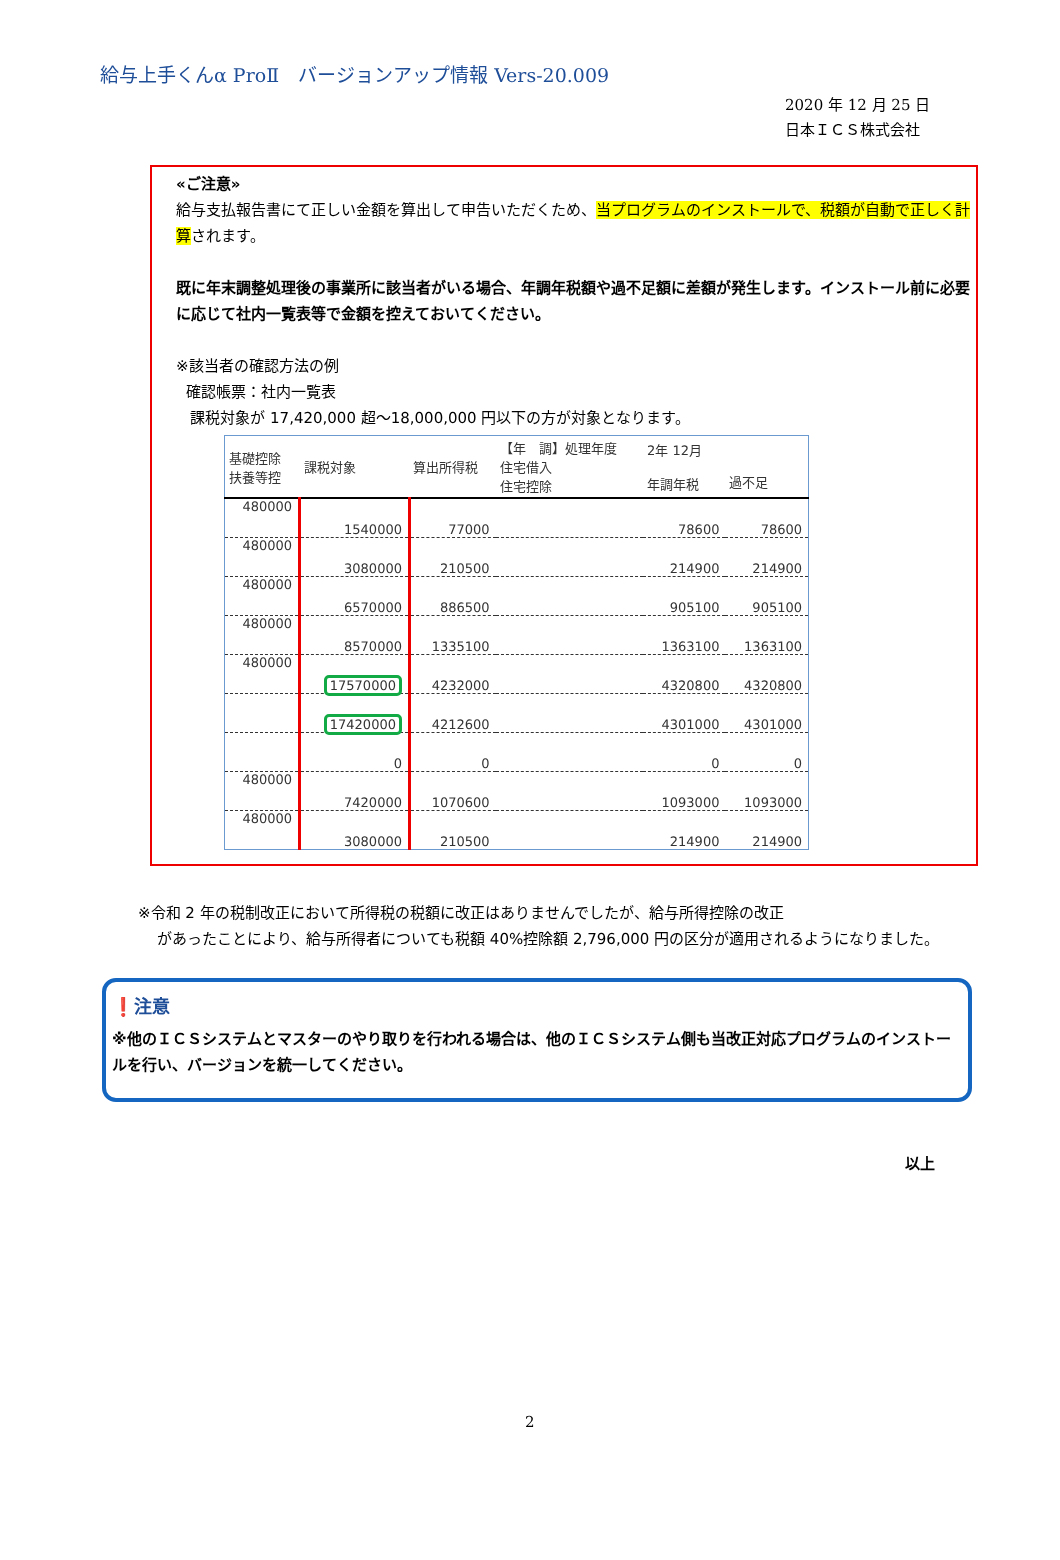給与上手くんα ProⅡ　バージョンアップ情報 Vers-20.009
2020 年 12 月 25 日
日本ＩＣＳ株式会社
«ご注意»
給与支払報告書にて正しい金額を算出して申告いただくため、当プログラムのインストールで、税額が自動で正しく計算されます。
既に年末調整処理後の事業所に該当者がいる場合、年調年税額や過不足額に差額が発生します。インストール前に必要に応じて社内一覧表等で金額を控えておいてください。
※該当者の確認方法の例
確認帳票：社内一覧表
課税対象が 17,420,000 超～18,000,000 円以下の方が対象となります。
| 基礎控除 扶養等控 | 課税対象 | 算出所得税 | 【年 調】処理年度 住宅借入 住宅控除 | 2年 12月 年調年税 | 過不足 |
| --- | --- | --- | --- | --- | --- |
| 480000 | 1540000 | 77000 | | 78600 | 78600 |
| 480000 | 3080000 | 210500 | | 214900 | 214900 |
| 480000 | 6570000 | 886500 | | 905100 | 905100 |
| 480000 | 8570000 | 1335100 | | 1363100 | 1363100 |
| 480000 | 17570000 | 4232000 | | 4320800 | 4320800 |
| | 17420000 | 4212600 | | 4301000 | 4301000 |
| | 0 | 0 | | 0 | 0 |
| 480000 | 7420000 | 1070600 | | 1093000 | 1093000 |
| 480000 | 3080000 | 210500 | | 214900 | 214900 |
※令和 2 年の税制改正において所得税の税額に改正はありませんでしたが、給与所得控除の改正
があったことにより、給与所得者についても税額 40%控除額 2,796,000 円の区分が適用されるようになりました。
❗注意
※他のＩＣＳシステムとマスターのやり取りを行われる場合は、他のＩＣＳシステム側も当改正対応プログラムのインストールを行い、バージョンを統一してください。
以上
2